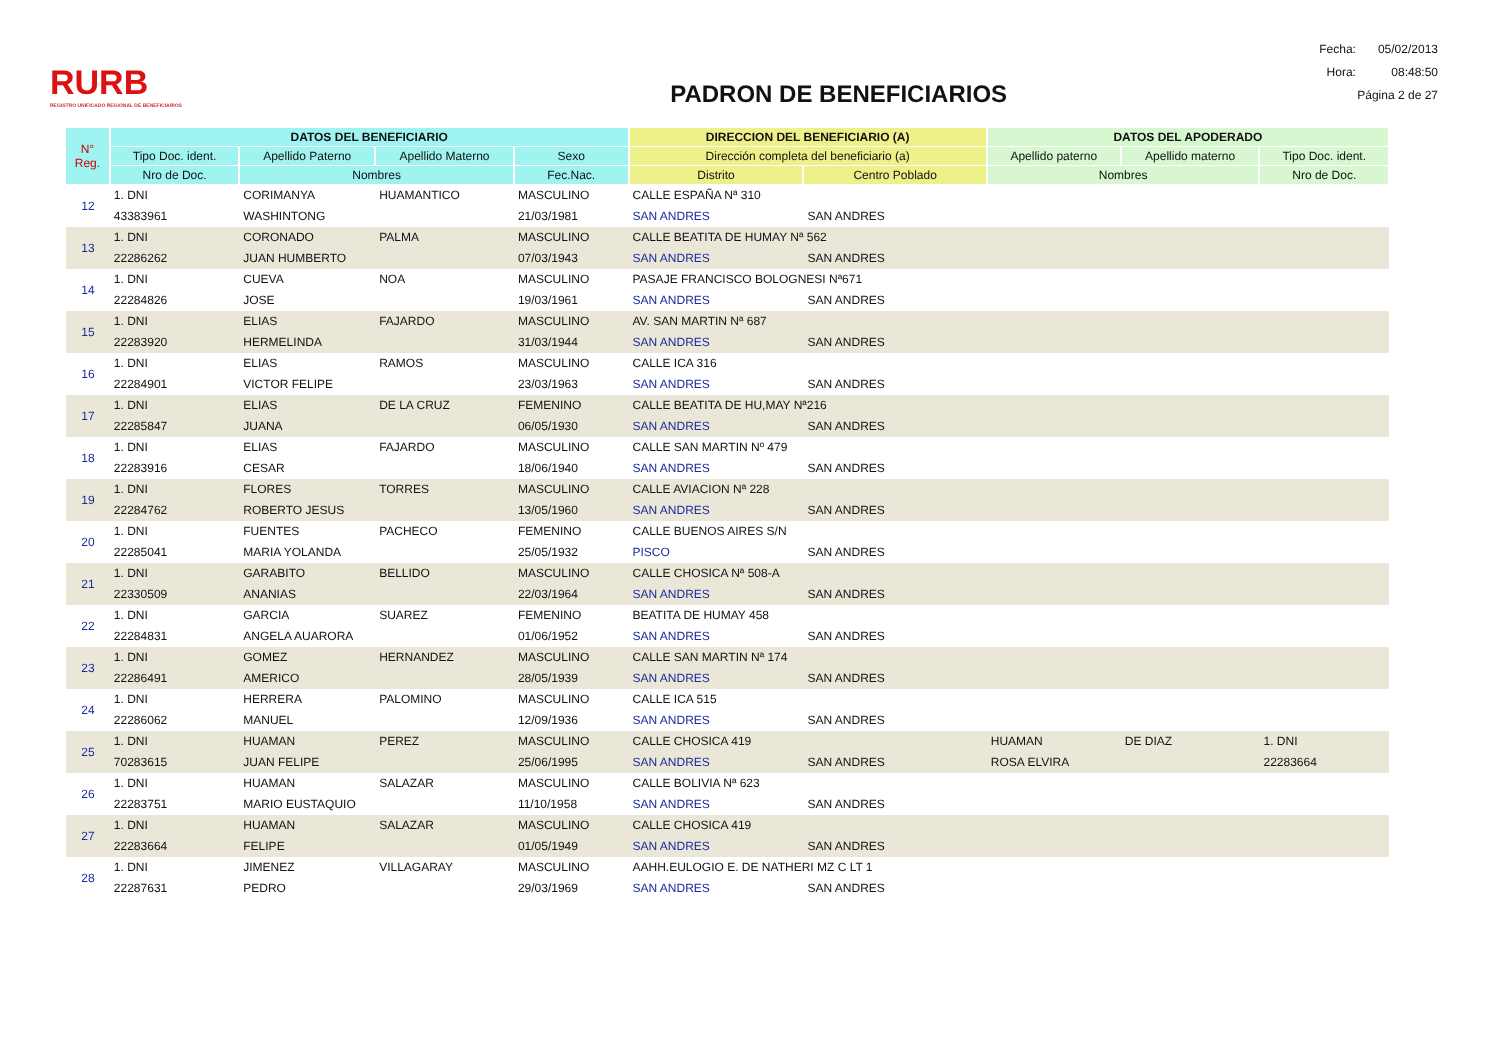RURB
REGISTRO UNIFICADO REGIONAL DE BENEFICIARIOS
PADRON DE BENEFICIARIOS
| Fecha: | 05/02/2013 |
| Hora: | 08:48:50 |
| Página 2 de 27 | |
| N° Reg. | DATOS DEL BENEFICIARIO | | | | DIRECCION DEL BENEFICIARIO (A) | | DATOS DEL APODERADO | | |
| --- | --- | --- | --- | --- | --- | --- | --- | --- | --- |
| | Tipo Doc. ident. | Apellido Paterno | Apellido Materno | Sexo | Dirección completa del beneficiario (a) | | Apellido paterno | Apellido materno | Tipo Doc. ident. |
| | Nro de Doc. | Nombres | | Fec.Nac. | Distrito | Centro Poblado | Nombres | | Nro de Doc. |
| 12 | 1. DNI | CORIMANYA | HUAMANTICO | MASCULINO | CALLE ESPAÑA Nª 310 | | | | |
| | 43383961 | WASHINTONG | | 21/03/1981 | SAN ANDRES | SAN ANDRES | | | |
| 13 | 1. DNI | CORONADO | PALMA | MASCULINO | CALLE BEATITA DE HUMAY Nª 562 | | | | |
| | 22286262 | JUAN HUMBERTO | | 07/03/1943 | SAN ANDRES | SAN ANDRES | | | |
| 14 | 1. DNI | CUEVA | NOA | MASCULINO | PASAJE FRANCISCO BOLOGNESI Nª671 | | | | |
| | 22284826 | JOSE | | 19/03/1961 | SAN ANDRES | SAN ANDRES | | | |
| 15 | 1. DNI | ELIAS | FAJARDO | MASCULINO | AV. SAN MARTIN Nª 687 | | | | |
| | 22283920 | HERMELINDA | | 31/03/1944 | SAN ANDRES | SAN ANDRES | | | |
| 16 | 1. DNI | ELIAS | RAMOS | MASCULINO | CALLE ICA 316 | | | | |
| | 22284901 | VICTOR FELIPE | | 23/03/1963 | SAN ANDRES | SAN ANDRES | | | |
| 17 | 1. DNI | ELIAS | DE LA CRUZ | FEMENINO | CALLE BEATITA DE HU,MAY Nª216 | | | | |
| | 22285847 | JUANA | | 06/05/1930 | SAN ANDRES | SAN ANDRES | | | |
| 18 | 1. DNI | ELIAS | FAJARDO | MASCULINO | CALLE SAN MARTIN Nº 479 | | | | |
| | 22283916 | CESAR | | 18/06/1940 | SAN ANDRES | SAN ANDRES | | | |
| 19 | 1. DNI | FLORES | TORRES | MASCULINO | CALLE AVIACION Nª 228 | | | | |
| | 22284762 | ROBERTO JESUS | | 13/05/1960 | SAN ANDRES | SAN ANDRES | | | |
| 20 | 1. DNI | FUENTES | PACHECO | FEMENINO | CALLE BUENOS AIRES S/N | | | | |
| | 22285041 | MARIA YOLANDA | | 25/05/1932 | PISCO | SAN ANDRES | | | |
| 21 | 1. DNI | GARABITO | BELLIDO | MASCULINO | CALLE CHOSICA Nª 508-A | | | | |
| | 22330509 | ANANIAS | | 22/03/1964 | SAN ANDRES | SAN ANDRES | | | |
| 22 | 1. DNI | GARCIA | SUAREZ | FEMENINO | BEATITA DE HUMAY 458 | | | | |
| | 22284831 | ANGELA AUARORA | | 01/06/1952 | SAN ANDRES | SAN ANDRES | | | |
| 23 | 1. DNI | GOMEZ | HERNANDEZ | MASCULINO | CALLE SAN MARTIN Nª 174 | | | | |
| | 22286491 | AMERICO | | 28/05/1939 | SAN ANDRES | SAN ANDRES | | | |
| 24 | 1. DNI | HERRERA | PALOMINO | MASCULINO | CALLE ICA 515 | | | | |
| | 22286062 | MANUEL | | 12/09/1936 | SAN ANDRES | SAN ANDRES | | | |
| 25 | 1. DNI | HUAMAN | PEREZ | MASCULINO | CALLE CHOSICA 419 | | HUAMAN | DE DIAZ | 1. DNI |
| | 70283615 | JUAN FELIPE | | 25/06/1995 | SAN ANDRES | SAN ANDRES | ROSA ELVIRA | | 22283664 |
| 26 | 1. DNI | HUAMAN | SALAZAR | MASCULINO | CALLE BOLIVIA Nª 623 | | | | |
| | 22283751 | MARIO EUSTAQUIO | | 11/10/1958 | SAN ANDRES | SAN ANDRES | | | |
| 27 | 1. DNI | HUAMAN | SALAZAR | MASCULINO | CALLE CHOSICA 419 | | | | |
| | 22283664 | FELIPE | | 01/05/1949 | SAN ANDRES | SAN ANDRES | | | |
| 28 | 1. DNI | JIMENEZ | VILLAGARAY | MASCULINO | AAHH.EULOGIO E. DE NATHERI MZ C LT 1 | | | | |
| | 22287631 | PEDRO | | 29/03/1969 | SAN ANDRES | SAN ANDRES | | | |